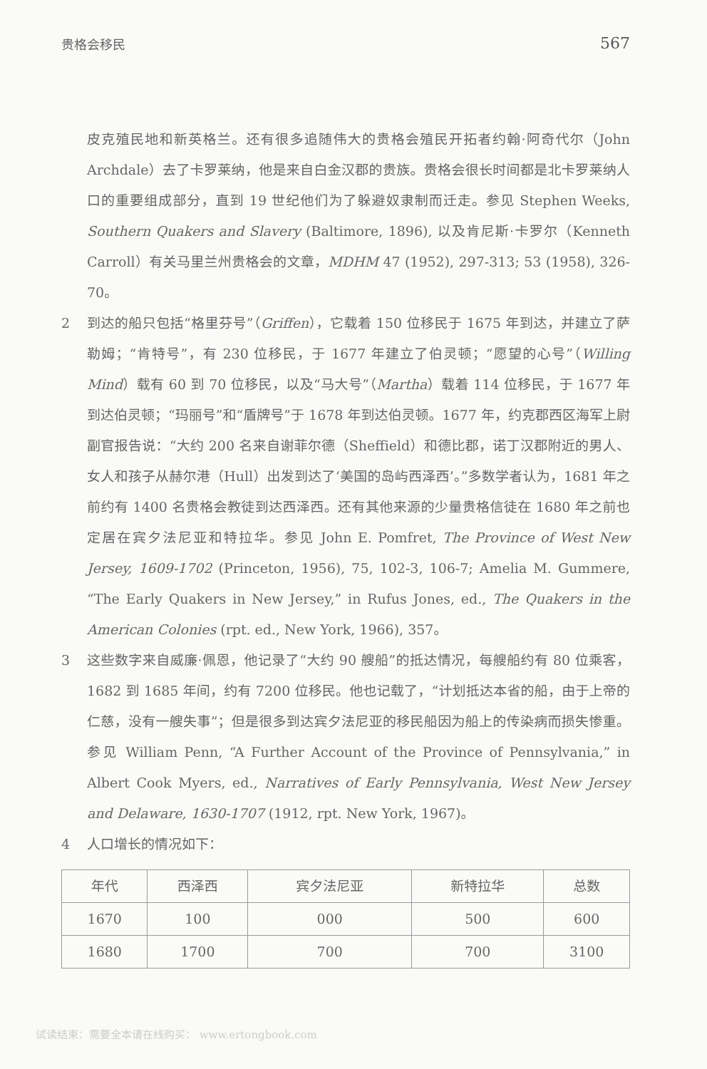贵格会移民 567
皮克殖民地和新英格兰。还有很多追随伟大的贵格会殖民开拓者约翰·阿奇代尔（John Archdale）去了卡罗莱纳，他是来自白金汉郡的贵族。贵格会很长时间都是北卡罗莱纳人口的重要组成部分，直到 19 世纪他们为了躲避奴隶制而迁走。参见 Stephen Weeks, Southern Quakers and Slavery (Baltimore, 1896), 以及肯尼斯·卡罗尔（Kenneth Carroll）有关马里兰州贵格会的文章，MDHM 47 (1952), 297-313; 53 (1958), 326-70。
2 到达的船只包括“格里芬号”（Griffen），它载着 150 位移民于 1675 年到达，并建立了萨勒姆；“肯特号”，有 230 位移民，于 1677 年建立了伯灵顿；“愿望的心号”（Willing Mind）载有 60 到 70 位移民，以及“马大号”（Martha）载着 114 位移民，于 1677 年到达伯灵顿；“玛丽号”和“盾牌号”于 1678 年到达伯灵顿。1677 年，约克郡西区海军上尉副官报告说：“大约 200 名来自谢菲尔德（Sheffield）和德比郡，诺丁汉郡附近的男人、女人和孩子从赫尔港（Hull）出发到达了‘美国的岛屿西泽西’。”多数学者认为，1681 年之前约有 1400 名贵格会教徒到达西泽西。还有其他来源的少量贵格信徒在 1680 年之前也定居在宾夕法尼亚和特拉华。参见 John E. Pomfret, The Province of West New Jersey, 1609-1702 (Princeton, 1956), 75, 102-3, 106-7; Amelia M. Gummere, “The Early Quakers in New Jersey,” in Rufus Jones, ed., The Quakers in the American Colonies (rpt. ed., New York, 1966), 357。
3 这些数字来自威廉·佩恩，他记录了“大约 90 艘船”的抵达情况，每艘船约有 80 位乘客，1682 到 1685 年间，约有 7200 位移民。他也记载了，“计划抵达本省的船，由于上帝的仁慈，没有一艘失事”；但是很多到达宾夕法尼亚的移民船因为船上的传染病而损失惨重。参见 William Penn, “A Further Account of the Province of Pennsylvania,” in Albert Cook Myers, ed., Narratives of Early Pennsylvania, West New Jersey and Delaware, 1630-1707 (1912, rpt. New York, 1967)。
4 人口增长的情况如下：
| 年代 | 西泽西 | 宾夕法尼亚 | 新特拉华 | 总数 |
| --- | --- | --- | --- | --- |
| 1670 | 100 | 000 | 500 | 600 |
| 1680 | 1700 | 700 | 700 | 3100 |
试读结束：需要全本请在线购买： www.ertongbook.com